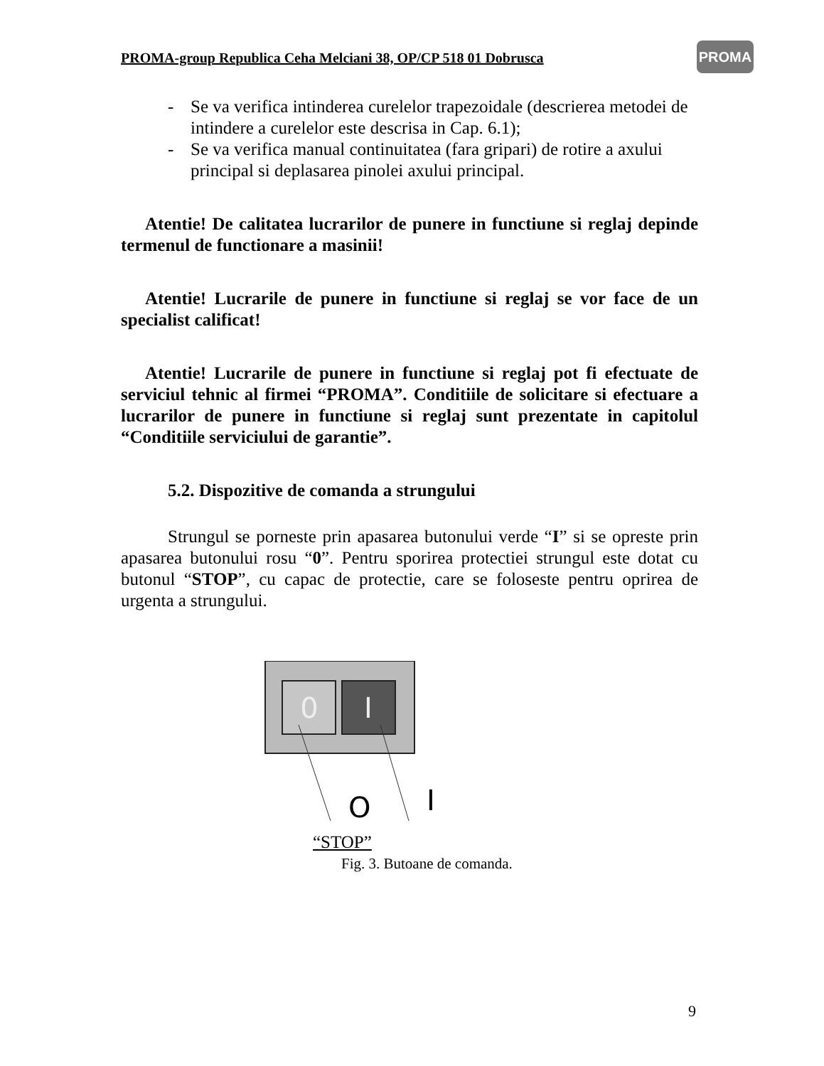PROMA-group Republica Ceha Melciani 38, OP/CP 518 01 Dobrusca
PROMA
- Se va verifica intinderea curelelor trapezoidale (descrierea metodei de intindere a curelelor este descrisa in Cap. 6.1);
- Se va verifica manual continuitatea (fara gripari) de rotire a axului principal si deplasarea pinolei axului principal.
Atentie! De calitatea lucrarilor de punere in functiune si reglaj depinde termenul de functionare a masinii!
Atentie! Lucrarile de punere in functiune si reglaj se vor face de un specialist calificat!
Atentie! Lucrarile de punere in functiune si reglaj pot fi efectuate de serviciul tehnic al firmei “PROMA”. Conditiile de solicitare si efectuare a lucrarilor de punere in functiune si reglaj sunt prezentate in capitolul “Conditiile serviciului de garantie”.
5.2. Dispozitive de comanda a strungului
Strungul se porneste prin apasarea butonului verde “I” si se opreste prin apasarea butonului rosu “0”. Pentru sporirea protectiei strungul este dotat cu butonul “STOP”, cu capac de protectie, care se foloseste pentru oprirea de urgenta a strungului.
0
I
O
I
“STOP”
Fig. 3. Butoane de comanda.
9